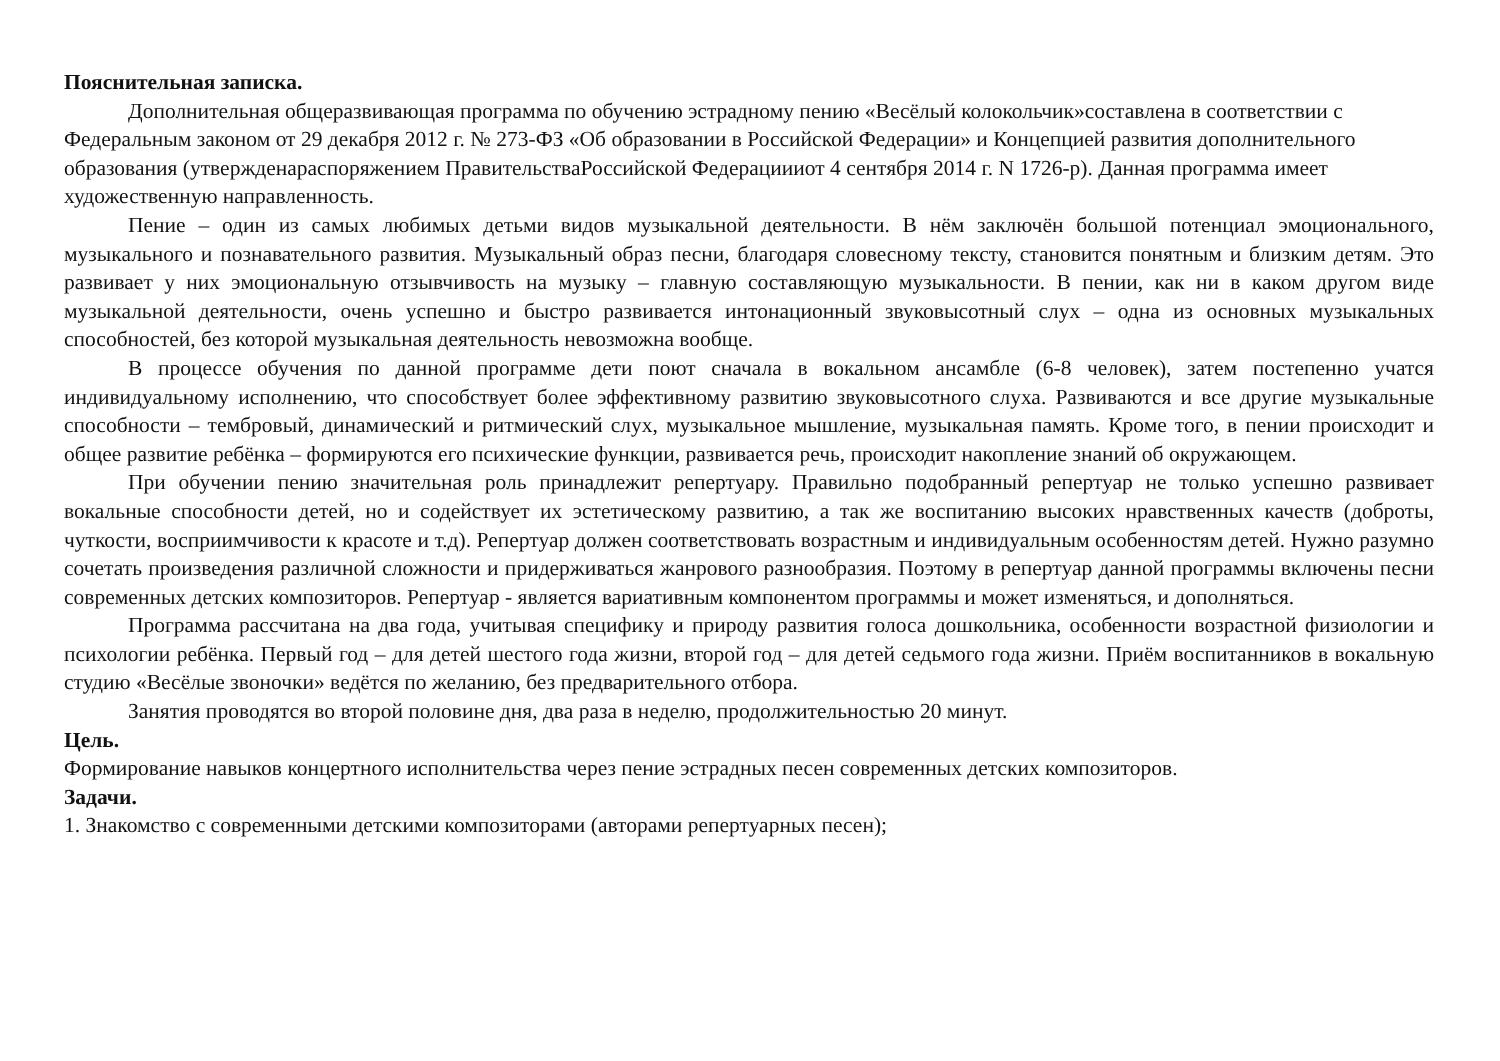Пояснительная записка.
Дополнительная общеразвивающая программа по обучению эстрадному пению «Весёлый колокольчик»составлена в соответствии с Федеральным законом от 29 декабря 2012 г. № 273-ФЗ «Об образовании в Российской Федерации» и Концепцией развития дополнительного образования (утвержденараспоряжением ПравительстваРоссийской Федерациииот 4 сентября 2014 г. N 1726-р). Данная программа имеет художественную направленность.
Пение – один из самых любимых детьми видов музыкальной деятельности. В нём заключён большой потенциал эмоционального, музыкального и познавательного развития. Музыкальный образ песни, благодаря словесному тексту, становится понятным и близким детям. Это развивает у них эмоциональную отзывчивость на музыку – главную составляющую музыкальности. В пении, как ни в каком другом виде музыкальной деятельности, очень успешно и быстро развивается интонационный звуковысотный слух – одна из основных музыкальных способностей, без которой музыкальная деятельность невозможна вообще.
В процессе обучения по данной программе дети поют сначала в вокальном ансамбле (6-8 человек), затем постепенно учатся индивидуальному исполнению, что способствует более эффективному развитию звуковысотного слуха. Развиваются и все другие музыкальные способности – тембровый, динамический и ритмический слух, музыкальное мышление, музыкальная память. Кроме того, в пении происходит и общее развитие ребёнка – формируются его психические функции, развивается речь, происходит накопление знаний об окружающем.
При обучении пению значительная роль принадлежит репертуару. Правильно подобранный репертуар не только успешно развивает вокальные способности детей, но и содействует их эстетическому развитию, а так же воспитанию высоких нравственных качеств (доброты, чуткости, восприимчивости к красоте и т.д). Репертуар должен соответствовать возрастным и индивидуальным особенностям детей. Нужно разумно сочетать произведения различной сложности и придерживаться жанрового разнообразия. Поэтому в репертуар данной программы включены песни современных детских композиторов. Репертуар - является вариативным компонентом программы и может изменяться, и дополняться.
Программа рассчитана на два года, учитывая специфику и природу развития голоса дошкольника, особенности возрастной физиологии и психологии ребёнка. Первый год – для детей шестого года жизни, второй год – для детей седьмого года жизни. Приём воспитанников в вокальную студию «Весёлые звоночки» ведётся по желанию, без предварительного отбора.
Занятия проводятся во второй половине дня, два раза в неделю, продолжительностью 20 минут.
Цель.
Формирование навыков концертного исполнительства через пение эстрадных песен современных детских композиторов.
Задачи.
1. Знакомство с современными детскими композиторами (авторами репертуарных песен);